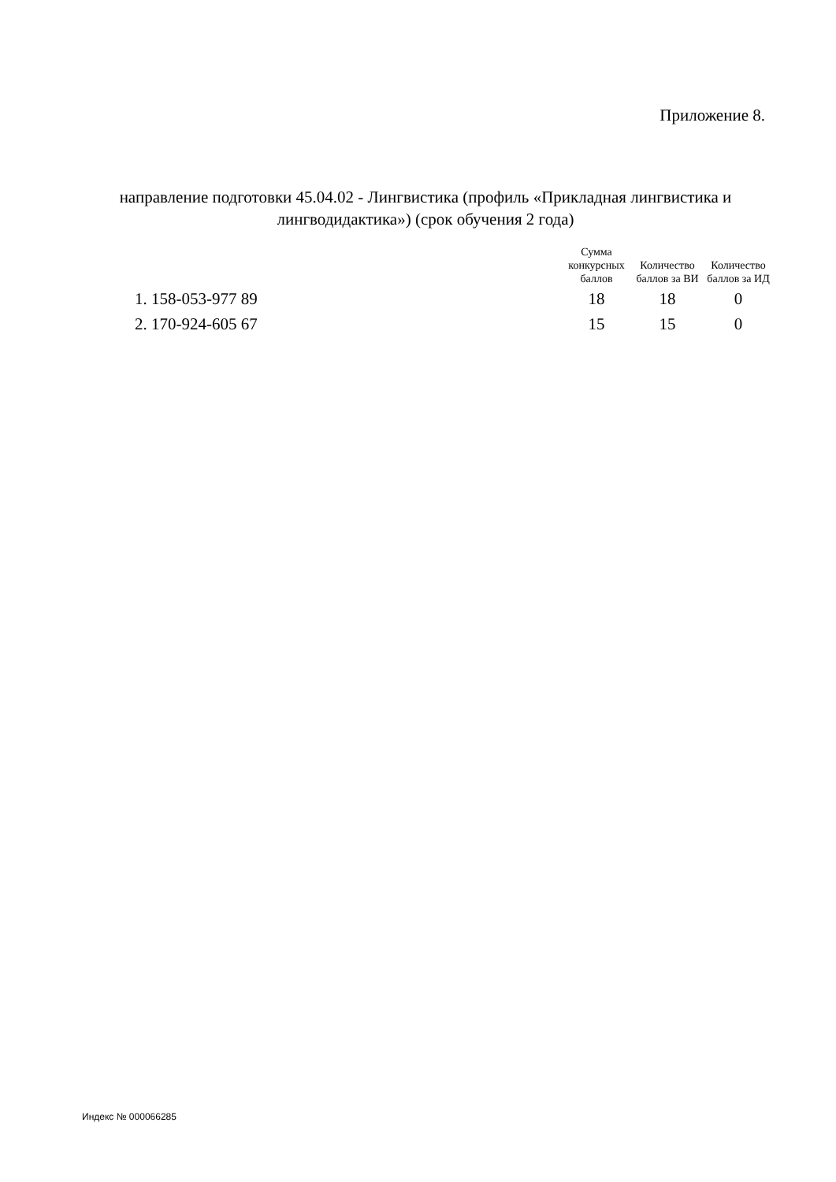Приложение 8.
направление подготовки 45.04.02 - Лингвистика (профиль «Прикладная лингвистика и лингводидактика») (срок обучения 2 года)
| | Сумма конкурсных баллов | Количество баллов за ВИ | Количество баллов за ИД |
| --- | --- | --- | --- |
| 1. 158-053-977 89 | 18 | 18 | 0 |
| 2. 170-924-605 67 | 15 | 15 | 0 |
Индекс № 000066285